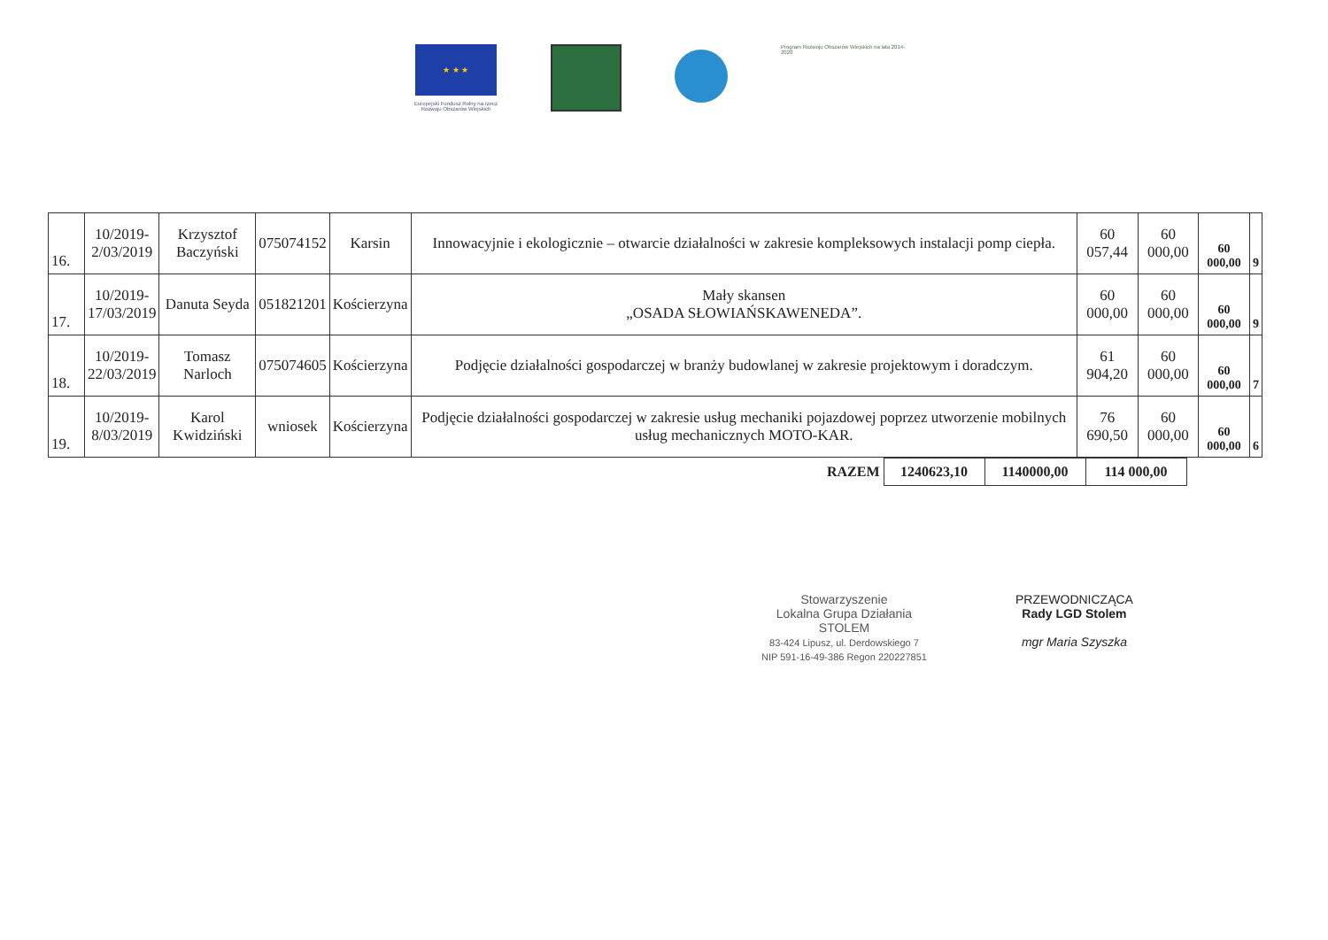★ ★ ★
Europejski Fundusz Rolny na rzecz
Rozwoju Obszarów Wiejskich
Program Rozwoju Obszarów Wiejskich na lata 2014-2020
| 16. | 10/2019- 2/03/2019 | Krzysztof Baczyński | 075074152 | Karsin | Innowacyjnie i ekologicznie – otwarcie działalności w zakresie kompleksowych instalacji pomp ciepła. | 60 057,44 | 60 000,00 | 60 000,00 | 9 |
| 17. | 10/2019- 17/03/2019 | Danuta Seyda | 051821201 | Kościerzyna | Mały skansen „OSADA SŁOWIAŃSKAWENEDA”. | 60 000,00 | 60 000,00 | 60 000,00 | 9 |
| 18. | 10/2019- 22/03/2019 | Tomasz Narloch | 075074605 | Kościerzyna | Podjęcie działalności gospodarczej w branży budowlanej w zakresie projektowym i doradczym. | 61 904,20 | 60 000,00 | 60 000,00 | 7 |
| 19. | 10/2019- 8/03/2019 | Karol Kwidziński | wniosek | Kościerzyna | Podjęcie działalności gospodarczej w zakresie usług mechaniki pojazdowej poprzez utworzenie mobilnych usług mechanicznych MOTO-KAR. | 76 690,50 | 60 000,00 | 60 000,00 | 6 |
| RAZEM | 1240623,10 | 1140000,00 | 114 000,00 |
Stowarzyszenie
Lokalna Grupa Działania
STOLEM
83-424 Lipusz, ul. Derdowskiego 7
NIP 591-16-49-386 Regon 220227851
PRZEWODNICZĄCA
Rady LGD Stolem
mgr Maria Szyszka